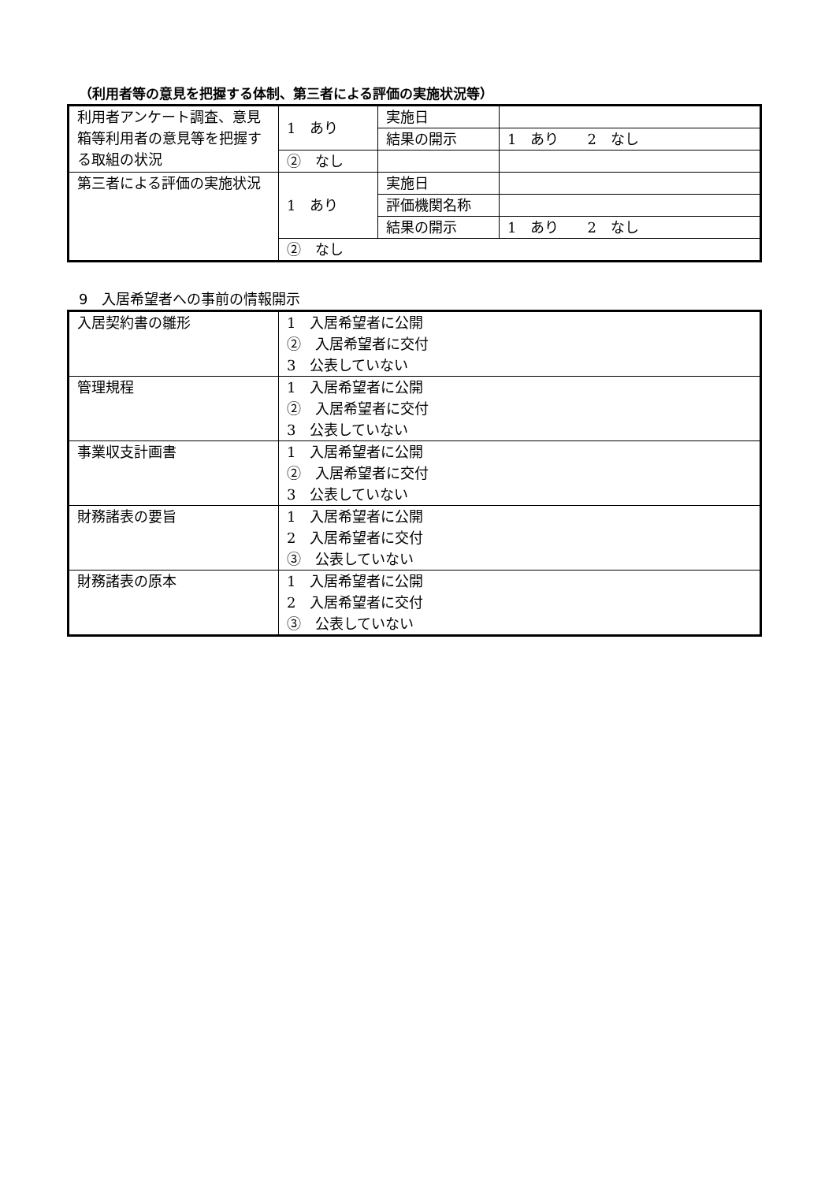（利用者等の意見を把握する体制、第三者による評価の実施状況等）
| 利用者アンケート調査、意見箱等利用者の意見等を把握する取組の状況 | 1 あり | 実施日 | |
| | | 結果の開示 | 1 あり 2 なし |
| | ② なし | | |
| 第三者による評価の実施状況 | 1 あり | 実施日 | |
| | | 評価機関名称 | |
| | | 結果の開示 | 1 あり 2 なし |
| | ② なし | | |
9　入居希望者への事前の情報開示
| 入居契約書の雛形 | 1 入居希望者に公開 ② 入居希望者に交付 3 公表していない |
| 管理規程 | 1 入居希望者に公開 ② 入居希望者に交付 3 公表していない |
| 事業収支計画書 | 1 入居希望者に公開 ② 入居希望者に交付 3 公表していない |
| 財務諸表の要旨 | 1 入居希望者に公開 2 入居希望者に交付 ③ 公表していない |
| 財務諸表の原本 | 1 入居希望者に公開 2 入居希望者に交付 ③ 公表していない |